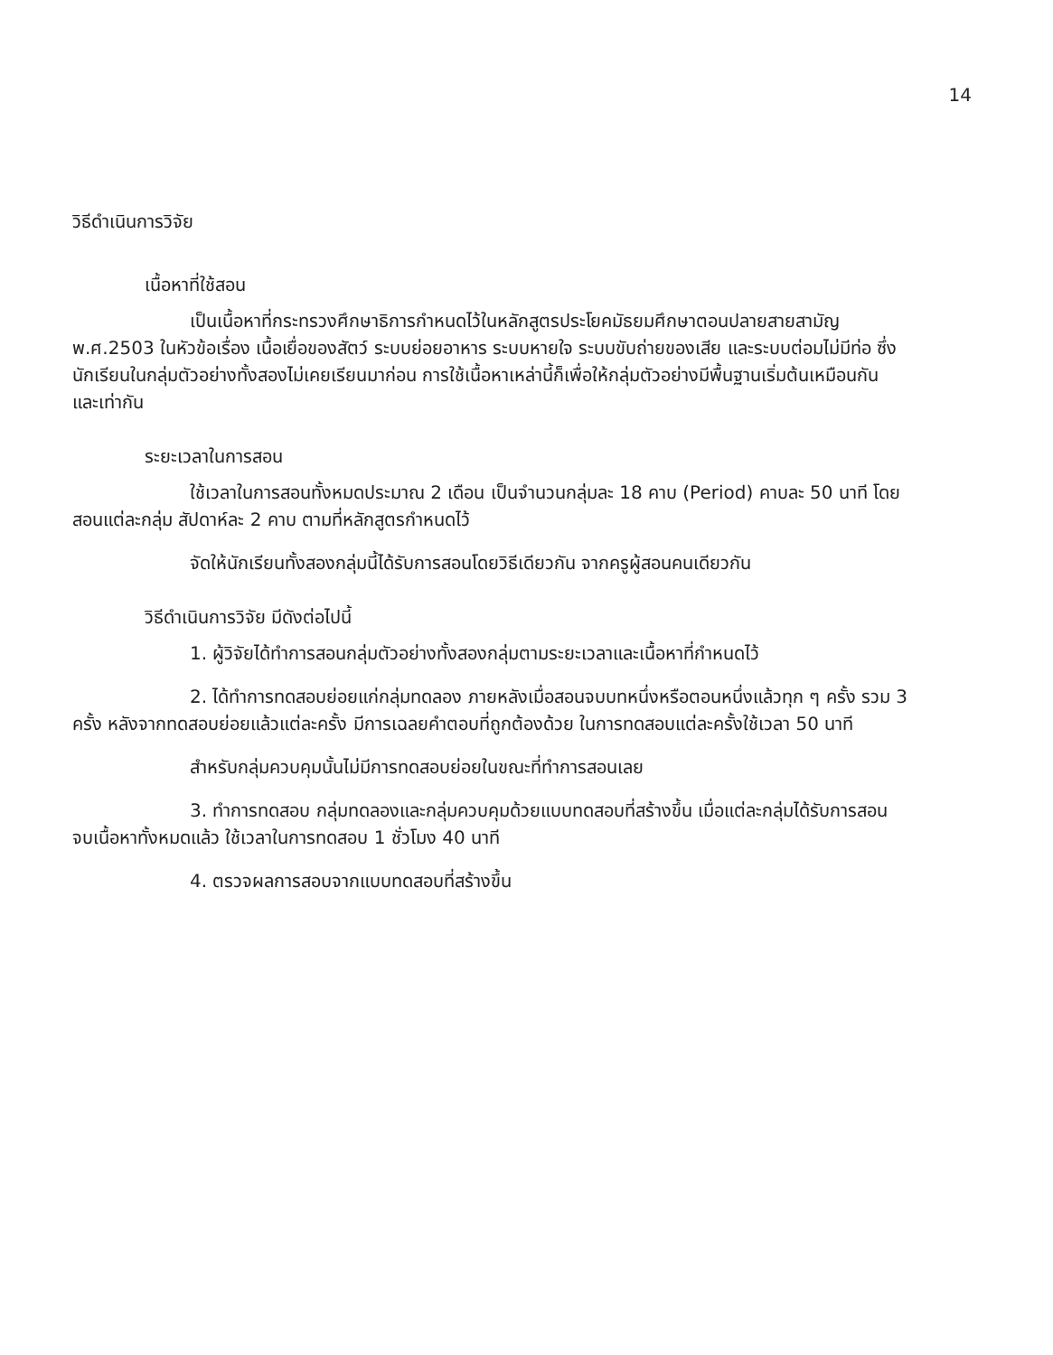14
วิธีดำเนินการวิจัย
เนื้อหาที่ใช้สอน
เป็นเนื้อหาที่กระทรวงศึกษาธิการกำหนดไว้ในหลักสูตรประโยคมัธยมศึกษาตอนปลายสายสามัญ พ.ศ.2503 ในหัวข้อเรื่อง เนื้อเยื่อของสัตว์ ระบบย่อยอาหาร ระบบหายใจ ระบบขับถ่ายของเสีย และระบบต่อมไม่มีท่อ ซึ่งนักเรียนในกลุ่มตัวอย่างทั้งสองไม่เคยเรียนมาก่อน การใช้เนื้อหาเหล่านี้ก็เพื่อให้กลุ่มตัวอย่างมีพื้นฐานเริ่มต้นเหมือนกัน และเท่ากัน
ระยะเวลาในการสอน
ใช้เวลาในการสอนทั้งหมดประมาณ 2 เดือน เป็นจำนวนกลุ่มละ 18 คาบ (Period) คาบละ 50 นาที โดยสอนแต่ละกลุ่ม สัปดาห์ละ 2 คาบ ตามที่หลักสูตรกำหนดไว้
จัดให้นักเรียนทั้งสองกลุ่มนี้ได้รับการสอนโดยวิธีเดียวกัน จากครูผู้สอนคนเดียวกัน
วิธีดำเนินการวิจัย มีดังต่อไปนี้
1. ผู้วิจัยได้ทำการสอนกลุ่มตัวอย่างทั้งสองกลุ่มตามระยะเวลาและเนื้อหาที่กำหนดไว้
2. ได้ทำการทดสอบย่อยแก่กลุ่มทดลอง ภายหลังเมื่อสอนจบบทหนึ่งหรือตอนหนึ่งแล้วทุก ๆ ครั้ง รวม 3 ครั้ง หลังจากทดสอบย่อยแล้วแต่ละครั้ง มีการเฉลยคำตอบที่ถูกต้องด้วย ในการทดสอบแต่ละครั้งใช้เวลา 50 นาที
สำหรับกลุ่มควบคุมนั้นไม่มีการทดสอบย่อยในขณะที่ทำการสอนเลย
3. ทำการทดสอบ กลุ่มทดลองและกลุ่มควบคุมด้วยแบบทดสอบที่สร้างขึ้น เมื่อแต่ละกลุ่มได้รับการสอนจบเนื้อหาทั้งหมดแล้ว ใช้เวลาในการทดสอบ 1 ชั่วโมง 40 นาที
4. ตรวจผลการสอบจากแบบทดสอบที่สร้างขึ้น